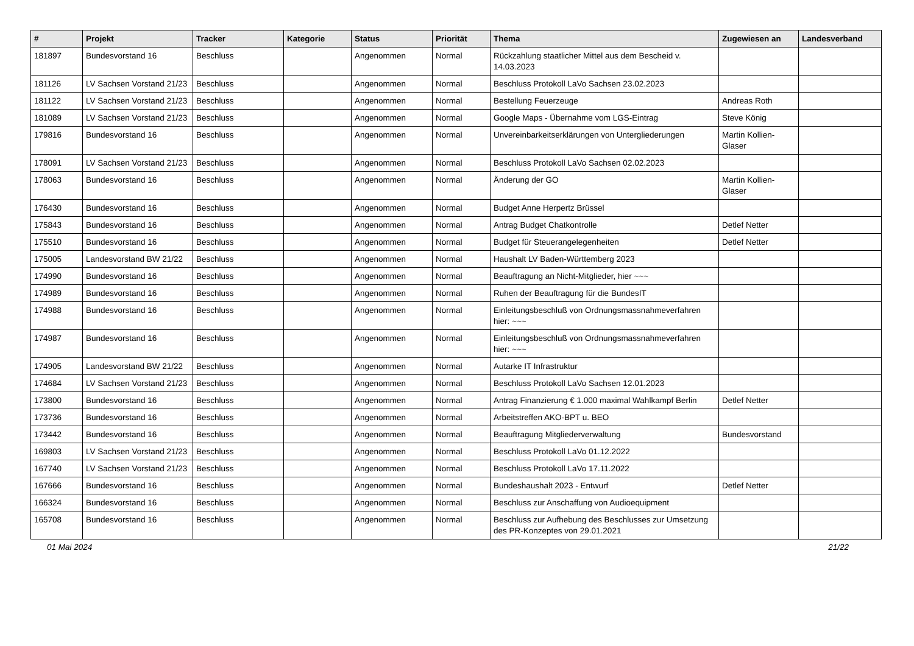| # | Projekt | Tracker | Kategorie | Status | Priorität | Thema | Zugewiesen an | Landesverband |
| --- | --- | --- | --- | --- | --- | --- | --- | --- |
| 181897 | Bundesvorstand 16 | Beschluss | | Angenommen | Normal | Rückzahlung staatlicher Mittel aus dem Bescheid v. 14.03.2023 | | |
| 181126 | LV Sachsen Vorstand 21/23 | Beschluss | | Angenommen | Normal | Beschluss Protokoll LaVo Sachsen 23.02.2023 | | |
| 181122 | LV Sachsen Vorstand 21/23 | Beschluss | | Angenommen | Normal | Bestellung Feuerzeuge | Andreas Roth | |
| 181089 | LV Sachsen Vorstand 21/23 | Beschluss | | Angenommen | Normal | Google Maps - Übernahme vom LGS-Eintrag | Steve König | |
| 179816 | Bundesvorstand 16 | Beschluss | | Angenommen | Normal | Unvereinbarkeitserklärungen von Untergliederungen | Martin Kollien-Glaser | |
| 178091 | LV Sachsen Vorstand 21/23 | Beschluss | | Angenommen | Normal | Beschluss Protokoll LaVo Sachsen 02.02.2023 | | |
| 178063 | Bundesvorstand 16 | Beschluss | | Angenommen | Normal | Änderung der GO | Martin Kollien-Glaser | |
| 176430 | Bundesvorstand 16 | Beschluss | | Angenommen | Normal | Budget Anne Herpertz Brüssel | | |
| 175843 | Bundesvorstand 16 | Beschluss | | Angenommen | Normal | Antrag Budget Chatkontrolle | Detlef Netter | |
| 175510 | Bundesvorstand 16 | Beschluss | | Angenommen | Normal | Budget für Steuerangelegenheiten | Detlef Netter | |
| 175005 | Landesvorstand BW 21/22 | Beschluss | | Angenommen | Normal | Haushalt LV Baden-Württemberg 2023 | | |
| 174990 | Bundesvorstand 16 | Beschluss | | Angenommen | Normal | Beauftragung an Nicht-Mitglieder, hier ~~~ | | |
| 174989 | Bundesvorstand 16 | Beschluss | | Angenommen | Normal | Ruhen der Beauftragung für die BundesIT | | |
| 174988 | Bundesvorstand 16 | Beschluss | | Angenommen | Normal | Einleitungsbeschluß von Ordnungsmassnahmeverfahren hier: ~~~ | | |
| 174987 | Bundesvorstand 16 | Beschluss | | Angenommen | Normal | Einleitungsbeschluß von Ordnungsmassnahmeverfahren hier: ~~~ | | |
| 174905 | Landesvorstand BW 21/22 | Beschluss | | Angenommen | Normal | Autarke IT Infrastruktur | | |
| 174684 | LV Sachsen Vorstand 21/23 | Beschluss | | Angenommen | Normal | Beschluss Protokoll LaVo Sachsen 12.01.2023 | | |
| 173800 | Bundesvorstand 16 | Beschluss | | Angenommen | Normal | Antrag Finanzierung € 1.000 maximal Wahlkampf Berlin | Detlef Netter | |
| 173736 | Bundesvorstand 16 | Beschluss | | Angenommen | Normal | Arbeitstreffen AKO-BPT u. BEO | | |
| 173442 | Bundesvorstand 16 | Beschluss | | Angenommen | Normal | Beauftragung Mitgliederverwaltung | Bundesvorstand | |
| 169803 | LV Sachsen Vorstand 21/23 | Beschluss | | Angenommen | Normal | Beschluss Protokoll LaVo 01.12.2022 | | |
| 167740 | LV Sachsen Vorstand 21/23 | Beschluss | | Angenommen | Normal | Beschluss Protokoll LaVo 17.11.2022 | | |
| 167666 | Bundesvorstand 16 | Beschluss | | Angenommen | Normal | Bundeshaushalt 2023 - Entwurf | Detlef Netter | |
| 166324 | Bundesvorstand 16 | Beschluss | | Angenommen | Normal | Beschluss zur Anschaffung von Audioequipment | | |
| 165708 | Bundesvorstand 16 | Beschluss | | Angenommen | Normal | Beschluss zur Aufhebung des Beschlusses zur Umsetzung des PR-Konzeptes von 29.01.2021 | | |
01 Mai 2024 21/22